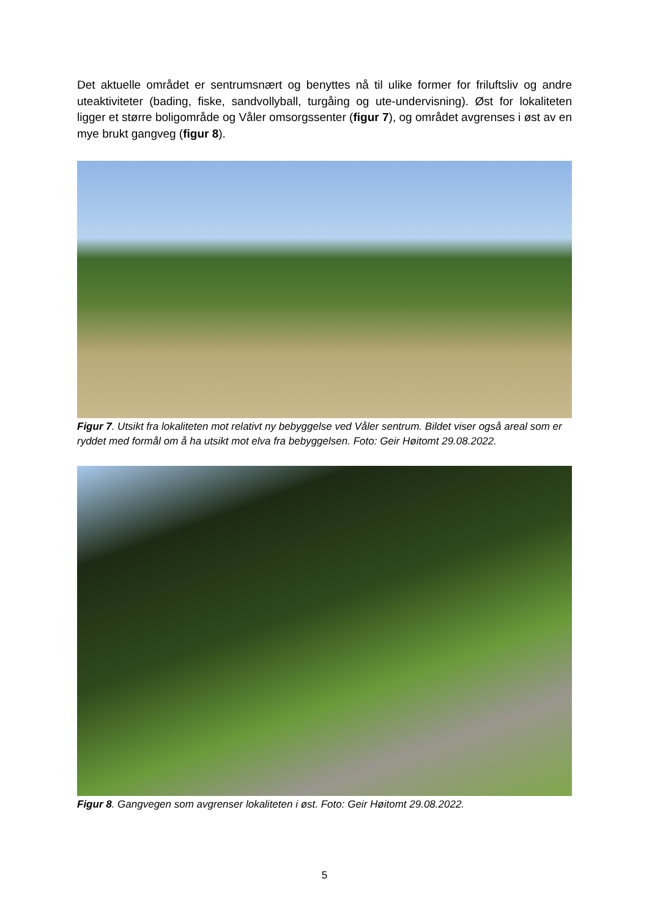Det aktuelle området er sentrumsnært og benyttes nå til ulike former for friluftsliv og andre uteaktiviteter (bading, fiske, sandvollyball, turgåing og ute-undervisning). Øst for lokaliteten ligger et større boligområde og Våler omsorgssenter (figur 7), og området avgrenses i øst av en mye brukt gangveg (figur 8).
Figur 7. Utsikt fra lokaliteten mot relativt ny bebyggelse ved Våler sentrum. Bildet viser også areal som er ryddet med formål om å ha utsikt mot elva fra bebyggelsen. Foto: Geir Høitomt 29.08.2022.
Figur 8. Gangvegen som avgrenser lokaliteten i øst. Foto: Geir Høitomt 29.08.2022.
5